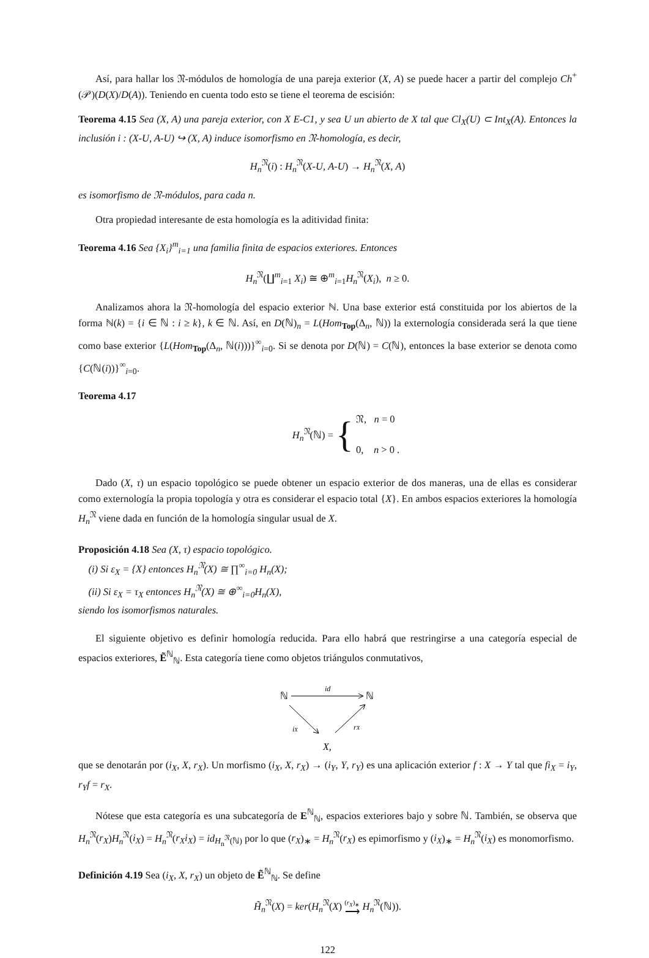Así, para hallar los 𝔑-módulos de homología de una pareja exterior (X, A) se puede hacer a partir del complejo Ch<sup>+</sup>(𝒫)(D(X)/D(A)). Teniendo en cuenta todo esto se tiene el teorema de escisión:
Teorema 4.15 Sea (X, A) una pareja exterior, con X E-C1, y sea U un abierto de X tal que Cl<sub>X</sub>(U) ⊂ Int<sub>X</sub>(A). Entonces la inclusión i : (X-U, A-U) ↪ (X, A) induce isomorfismo en 𝔑-homología, es decir,
H<sub>n</sub><sup>𝔑</sup>(i) : H<sub>n</sub><sup>𝔑</sup>(X-U, A-U) → H<sub>n</sub><sup>𝔑</sup>(X, A)
es isomorfismo de 𝔑-módulos, para cada n.
Otra propiedad interesante de esta homología es la aditividad finita:
Teorema 4.16 Sea {X<sub>i</sub>}<sup>m</sup><sub>i=1</sub> una familia finita de espacios exteriores. Entonces
H<sub>n</sub><sup>𝔑</sup>(∐<sup>m</sup><sub>i=1</sub> X<sub>i</sub>) ≅ ⊕<sup>m</sup><sub>i=1</sub>H<sub>n</sub><sup>𝔑</sup>(X<sub>i</sub>), n ≥ 0.
Analizamos ahora la 𝔑-homología del espacio exterior ℕ. Una base exterior está constituida por los abiertos de la forma ℕ(k) = {i ∈ ℕ : i ≥ k}, k ∈ ℕ. Así, en D(ℕ)<sub>n</sub> = L(Hom<sub>Top</sub>(Δ<sub>n</sub>, ℕ)) la externología considerada será la que tiene como base exterior {L(Hom<sub>Top</sub>(Δ<sub>n</sub>, ℕ(i)))}<sup>∞</sup><sub>i=0</sub>. Si se denota por D(ℕ) = C(ℕ), entonces la base exterior se denota como {C(ℕ(i))}<sup>∞</sup><sub>i=0</sub>.
Teorema 4.17
H<sub>n</sub><sup>𝔑</sup>(ℕ) = { 𝔑, n = 0
0, n > 0 .
Dado (X, τ) un espacio topológico se puede obtener un espacio exterior de dos maneras, una de ellas es considerar como externología la propia topología y otra es considerar el espacio total {X}. En ambos espacios exteriores la homología H<sub>n</sub><sup>𝔑</sup> viene dada en función de la homología singular usual de X.
Proposición 4.18 Sea (X, τ) espacio topológico.
(i) Si ε<sub>X</sub> = {X} entonces H<sub>n</sub><sup>𝔑</sup>(X) ≅ ∏<sup>∞</sup><sub>i=0</sub> H<sub>n</sub>(X);
(ii) Si ε<sub>X</sub> = τ<sub>X</sub> entonces H<sub>n</sub><sup>𝔑</sup>(X) ≅ ⊕<sup>∞</sup><sub>i=0</sub>H<sub>n</sub>(X),
siendo los isomorfismos naturales.
El siguiente objetivo es definir homología reducida. Para ello habrá que restringirse a una categoría especial de espacios exteriores, Ẽ<sup>ℕ</sup><sub>ℕ</sub>. Esta categoría tiene como objetos triángulos conmutativos,
ℕ
ℕ
id
iX
rX
X,
que se denotarán por (i<sub>X</sub>, X, r<sub>X</sub>). Un morfismo (i<sub>X</sub>, X, r<sub>X</sub>) → (i<sub>Y</sub>, Y, r<sub>Y</sub>) es una aplicación exterior f : X → Y tal que fi<sub>X</sub> = i<sub>Y</sub>, r<sub>Y</sub>f = r<sub>X</sub>.
Nótese que esta categoría es una subcategoría de E<sup>ℕ</sup><sub>ℕ</sub>, espacios exteriores bajo y sobre ℕ. También, se observa que H<sub>n</sub><sup>𝔑</sup>(r<sub>X</sub>)H<sub>n</sub><sup>𝔑</sup>(i<sub>X</sub>) = H<sub>n</sub><sup>𝔑</sup>(r<sub>X</sub>i<sub>X</sub>) = id<sub>H<sub>n</sub><sup>𝔑</sup>(ℕ)</sub> por lo que (r<sub>X</sub>)<sub>∗</sub> = H<sub>n</sub><sup>𝔑</sup>(r<sub>X</sub>) es epimorfismo y (i<sub>X</sub>)<sub>∗</sub> = H<sub>n</sub><sup>𝔑</sup>(i<sub>X</sub>) es monomorfismo.
Definición 4.19 Sea (i<sub>X</sub>, X, r<sub>X</sub>) un objeto de Ẽ<sup>ℕ</sup><sub>ℕ</sub>. Se define
H̃<sub>n</sub><sup>𝔑</sup>(X) = ker(H<sub>n</sub><sup>𝔑</sup>(X) (r<sub>X</sub>)<sub>∗</sub>
⟶ H<sub>n</sub><sup>𝔑</sup>(ℕ)).
122